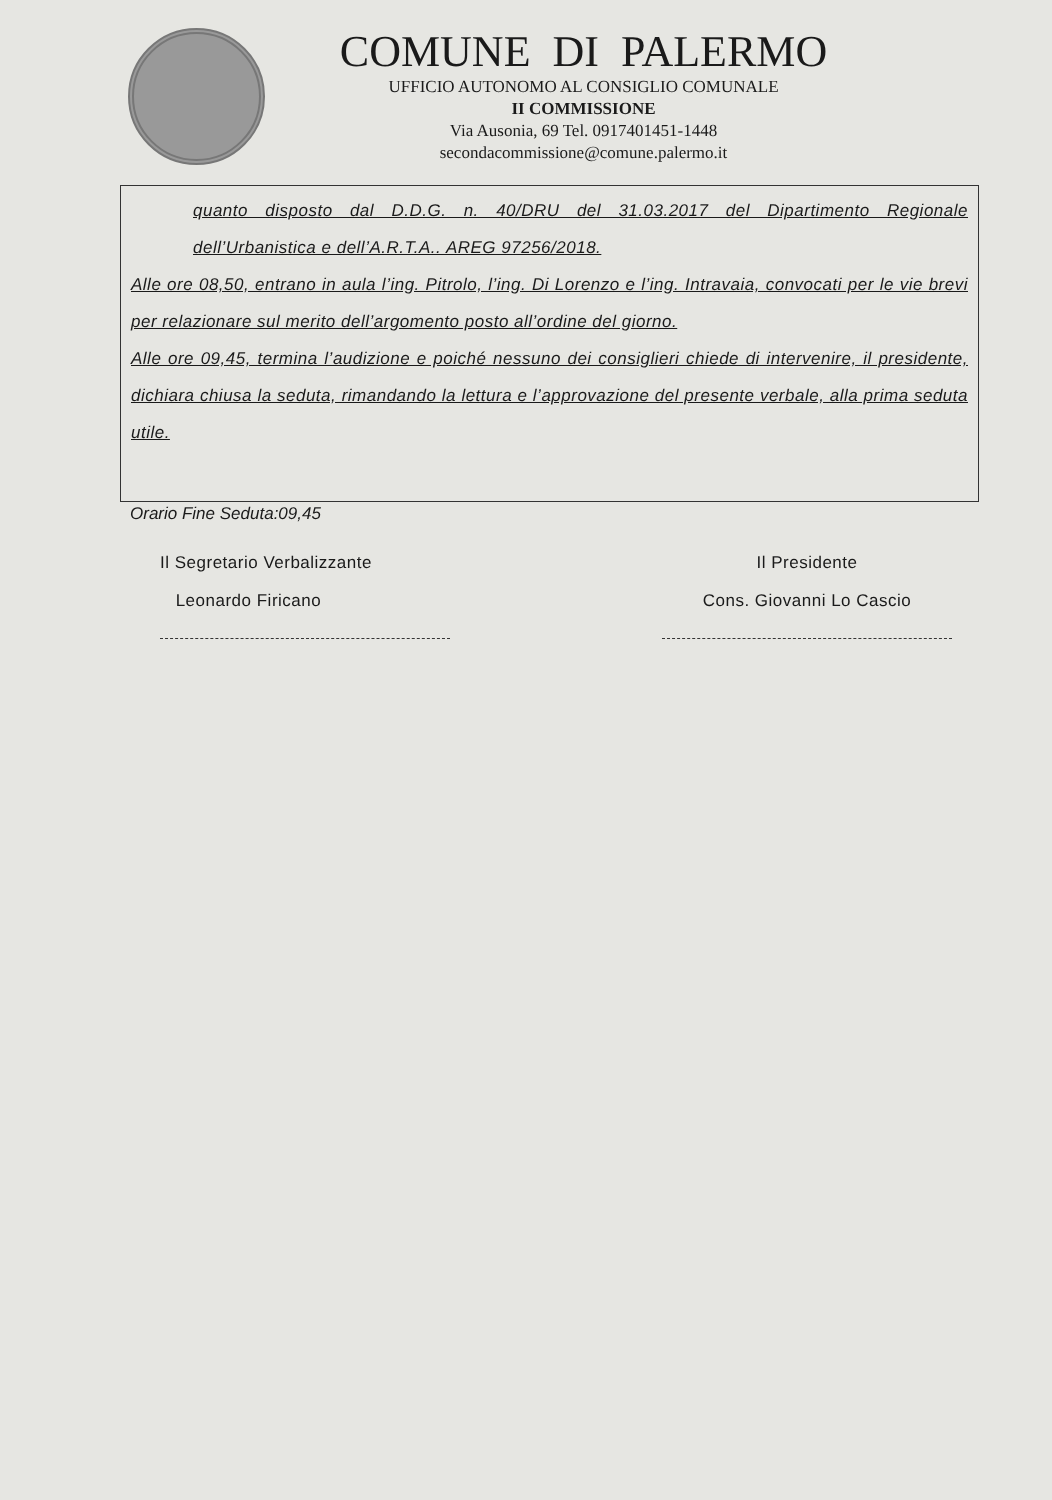COMUNE DI PALERMO
UFFICIO AUTONOMO AL CONSIGLIO COMUNALE
II COMMISSIONE
Via Ausonia, 69 Tel. 0917401451-1448
secondacommissione@comune.palermo.it
quanto disposto dal D.D.G. n. 40/DRU del 31.03.2017 del Dipartimento Regionale dell’Urbanistica e dell’A.R.T.A.. AREG 97256/2018.
Alle ore 08,50, entrano in aula l’ing. Pitrolo, l’ing. Di Lorenzo e l’ing. Intravaia, convocati per le vie brevi per relazionare sul merito dell’argomento posto all’ordine del giorno.
Alle ore 09,45, termina l’audizione e poiché nessuno dei consiglieri chiede di intervenire, il presidente, dichiara chiusa la seduta, rimandando la lettura e l’approvazione del presente verbale, alla prima seduta utile.
Orario Fine Seduta:09,45
Il Segretario Verbalizzante
Leonardo Firicano
Il Presidente
Cons. Giovanni Lo Cascio